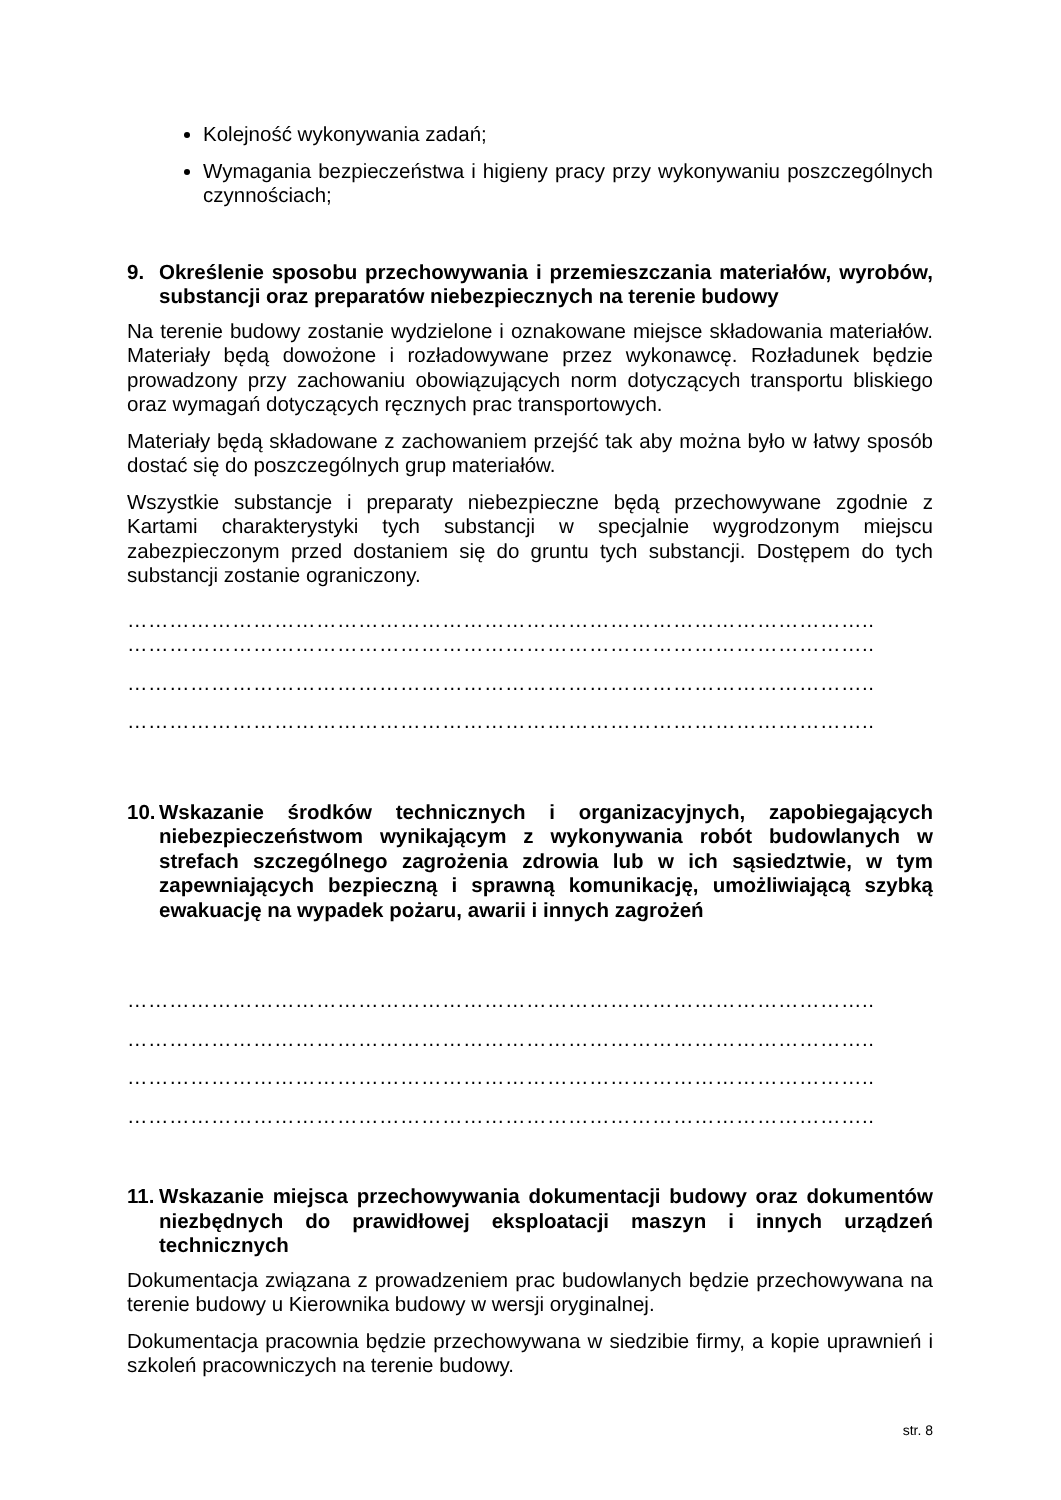Kolejność wykonywania zadań;
Wymagania bezpieczeństwa i higieny pracy przy wykonywaniu poszczególnych czynnościach;
9. Określenie sposobu przechowywania i przemieszczania materiałów, wyrobów, substancji oraz preparatów niebezpiecznych na terenie budowy
Na terenie budowy zostanie wydzielone i oznakowane miejsce składowania materiałów. Materiały będą dowożone i rozładowywane przez wykonawcę. Rozładunek będzie prowadzony przy zachowaniu obowiązujących norm dotyczących transportu bliskiego oraz wymagań dotyczących ręcznych prac transportowych.
Materiały będą składowane z zachowaniem przejść tak aby można było w łatwy sposób dostać się do poszczególnych grup materiałów.
Wszystkie substancje i preparaty niebezpieczne będą przechowywane zgodnie z Kartami charakterystyki tych substancji w specjalnie wygrodzonym miejscu zabezpieczonym przed dostaniem się do gruntu tych substancji. Dostępem do tych substancji zostanie ograniczony.
……………………………………………………………………………………………..
……………………………………………………………………………………………..
……………………………………………………………………………………………..
……………………………………………………………………………………………..
10. Wskazanie środków technicznych i organizacyjnych, zapobiegających niebezpieczeństwom wynikającym z wykonywania robót budowlanych w strefach szczególnego zagrożenia zdrowia lub w ich sąsiedztwie, w tym zapewniających bezpieczną i sprawną komunikację, umożliwiającą szybką ewakuację na wypadek pożaru, awarii i innych zagrożeń
……………………………………………………………………………………………..
……………………………………………………………………………………………..
……………………………………………………………………………………………..
……………………………………………………………………………………………..
11. Wskazanie miejsca przechowywania dokumentacji budowy oraz dokumentów niezbędnych do prawidłowej eksploatacji maszyn i innych urządzeń technicznych
Dokumentacja związana z prowadzeniem prac budowlanych będzie przechowywana na terenie budowy u Kierownika budowy w wersji oryginalnej.
Dokumentacja pracownia będzie przechowywana w siedzibie firmy, a kopie uprawnień i szkoleń pracowniczych na terenie budowy.
str. 8